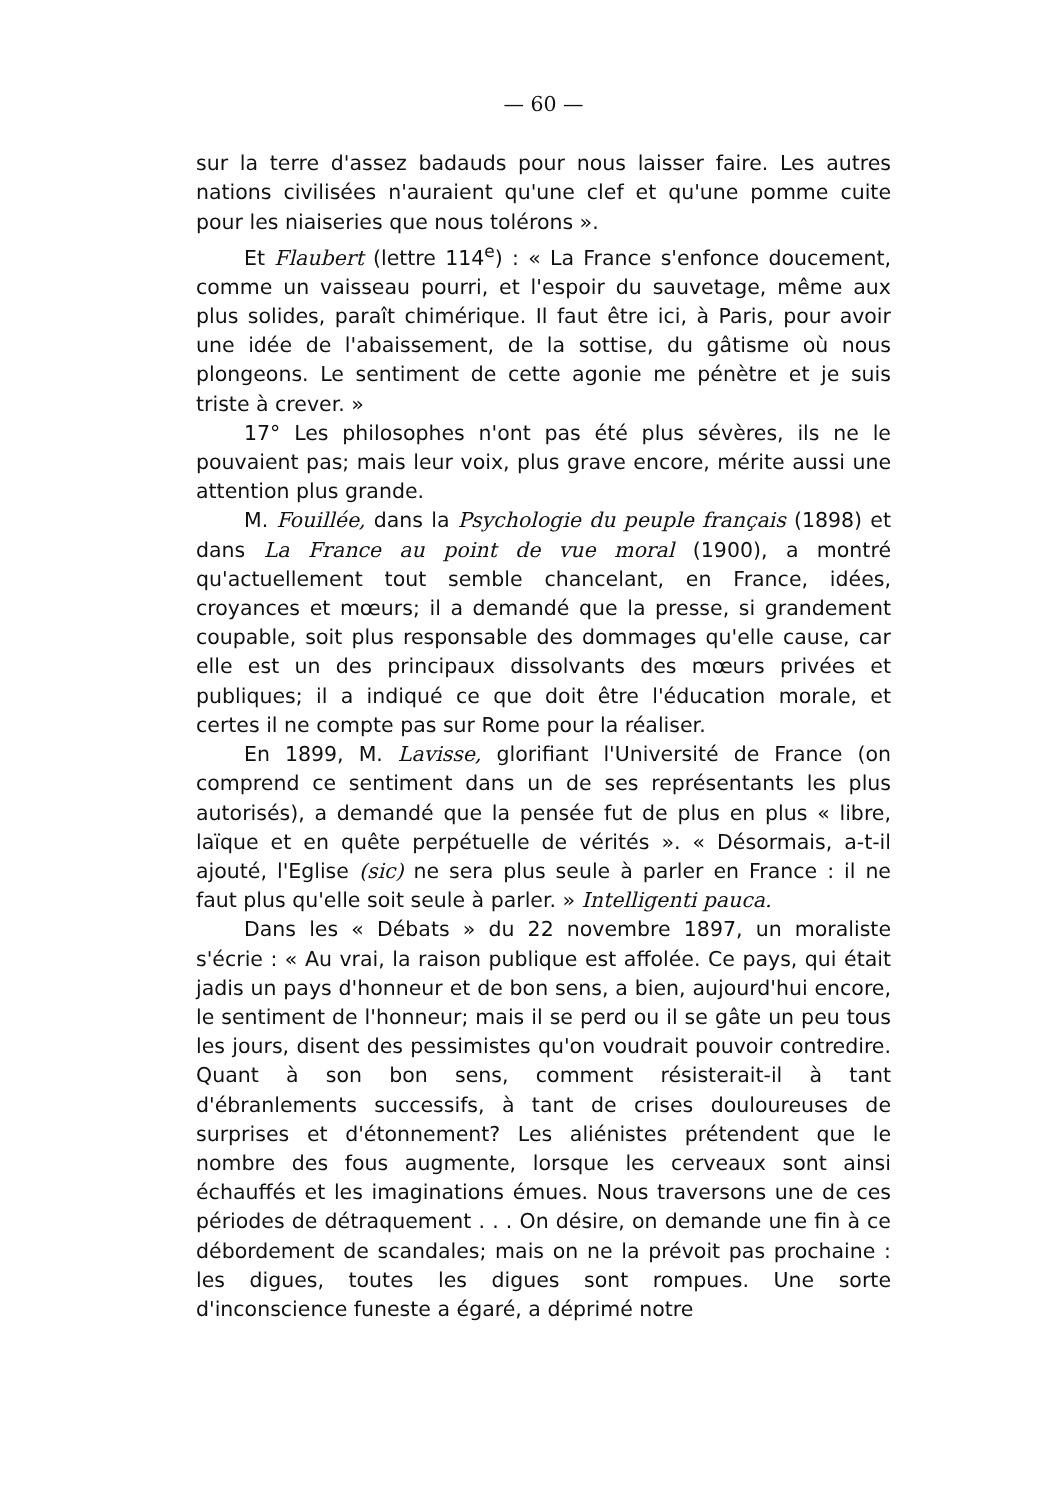— 60 —
sur la terre d'assez badauds pour nous laisser faire. Les autres nations civilisées n'auraient qu'une clef et qu'une pomme cuite pour les niaiseries que nous tolérons ».
Et Flaubert (lettre 114<sup>e</sup>) : « La France s'enfonce doucement, comme un vaisseau pourri, et l'espoir du sauvetage, même aux plus solides, paraît chimérique. Il faut être ici, à Paris, pour avoir une idée de l'abaissement, de la sottise, du gâtisme où nous plongeons. Le sentiment de cette agonie me pénètre et je suis triste à crever. »
17° Les philosophes n'ont pas été plus sévères, ils ne le pouvaient pas; mais leur voix, plus grave encore, mérite aussi une attention plus grande.
M. Fouillée, dans la Psychologie du peuple français (1898) et dans La France au point de vue moral (1900), a montré qu'actuellement tout semble chancelant, en France, idées, croyances et mœurs; il a demandé que la presse, si grandement coupable, soit plus responsable des dommages qu'elle cause, car elle est un des principaux dissolvants des mœurs privées et publiques; il a indiqué ce que doit être l'éducation morale, et certes il ne compte pas sur Rome pour la réaliser.
En 1899, M. Lavisse, glorifiant l'Université de France (on comprend ce sentiment dans un de ses représentants les plus autorisés), a demandé que la pensée fut de plus en plus « libre, laïque et en quête perpétuelle de vérités ». « Désormais, a-t-il ajouté, l'Eglise (sic) ne sera plus seule à parler en France : il ne faut plus qu'elle soit seule à parler. » Intelligenti pauca.
Dans les « Débats » du 22 novembre 1897, un moraliste s'écrie : « Au vrai, la raison publique est affolée. Ce pays, qui était jadis un pays d'honneur et de bon sens, a bien, aujourd'hui encore, le sentiment de l'honneur; mais il se perd ou il se gâte un peu tous les jours, disent des pessimistes qu'on voudrait pouvoir contredire. Quant à son bon sens, comment résisterait-il à tant d'ébranlements successifs, à tant de crises douloureuses de surprises et d'étonnement? Les aliénistes prétendent que le nombre des fous augmente, lorsque les cerveaux sont ainsi échauffés et les imaginations émues. Nous traversons une de ces périodes de détraquement . . . On désire, on demande une fin à ce débordement de scandales; mais on ne la prévoit pas prochaine : les digues, toutes les digues sont rompues. Une sorte d'inconscience funeste a égaré, a déprimé notre